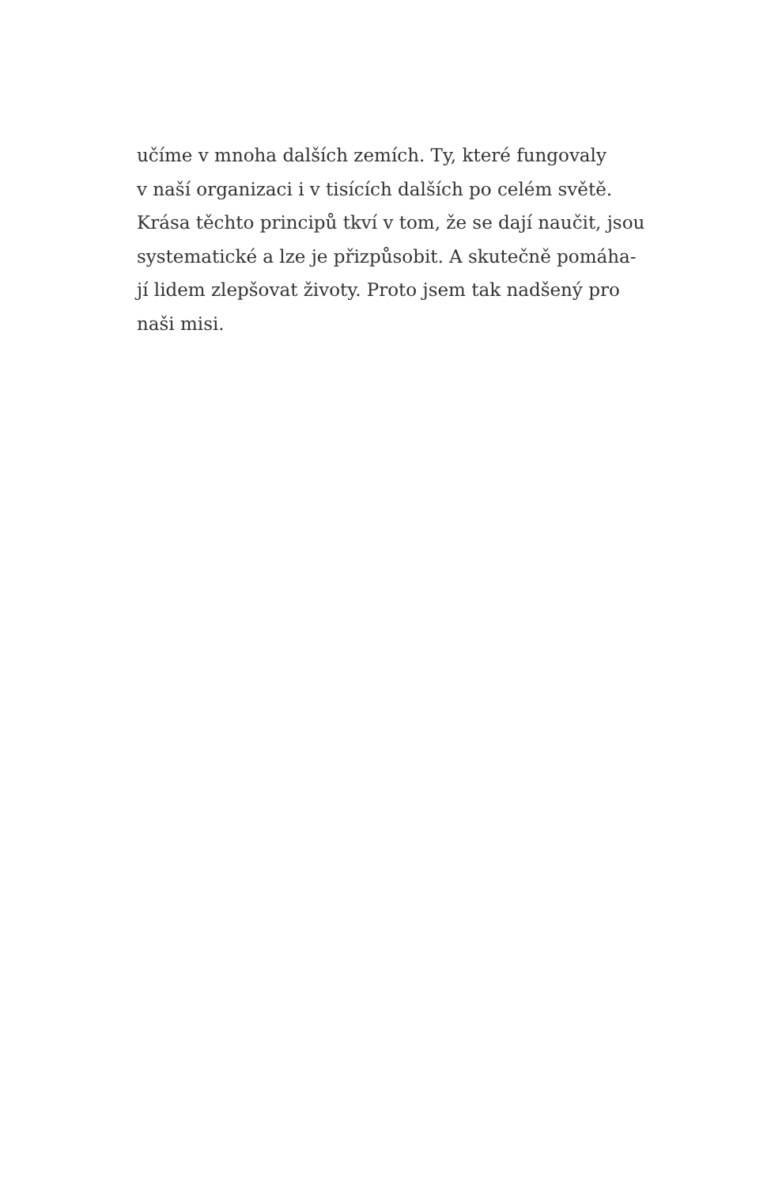učíme v mnoha dalších zemích. Ty, které fungovaly
v naší organizaci i v tisících dalších po celém světě.
Krása těchto principů tkví v tom, že se dají naučit, jsou
systematické a lze je přizpůsobit. A skutečně pomáha-
jí lidem zlepšovat životy. Proto jsem tak nadšený pro
naši misi.